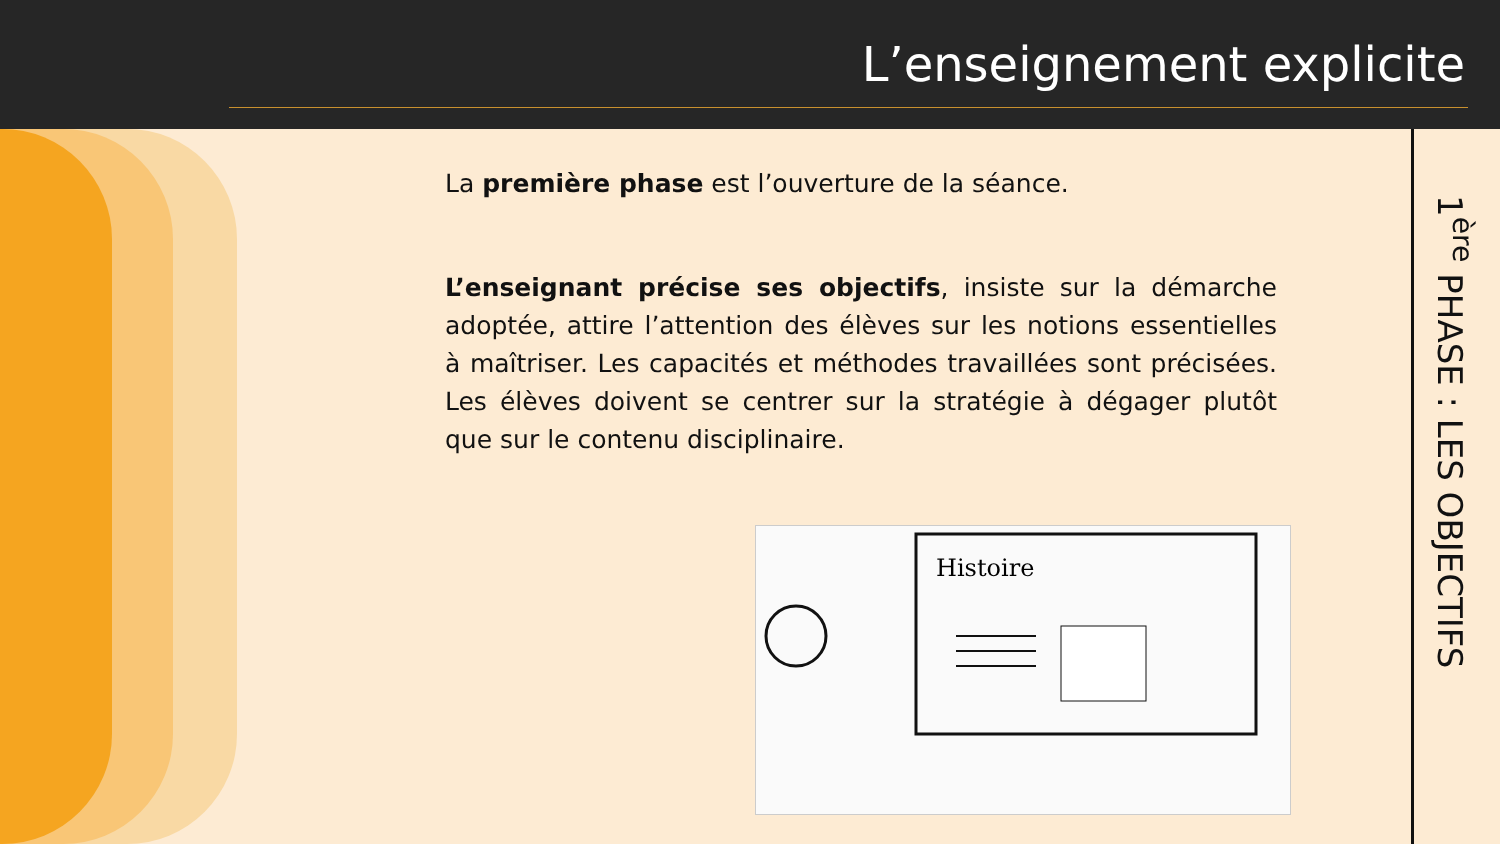L’enseignement explicite
La première phase est l’ouverture de la séance.
L’enseignant précise ses objectifs, insiste sur la démarche adoptée, attire l’attention des élèves sur les notions essentielles à maîtriser. Les capacités et méthodes travaillées sont précisées. Les élèves doivent se centrer sur la stratégie à dégager plutôt que sur le contenu disciplinaire.
Histoire
1<sup>ère</sup> PHASE : LES OBJECTIFS